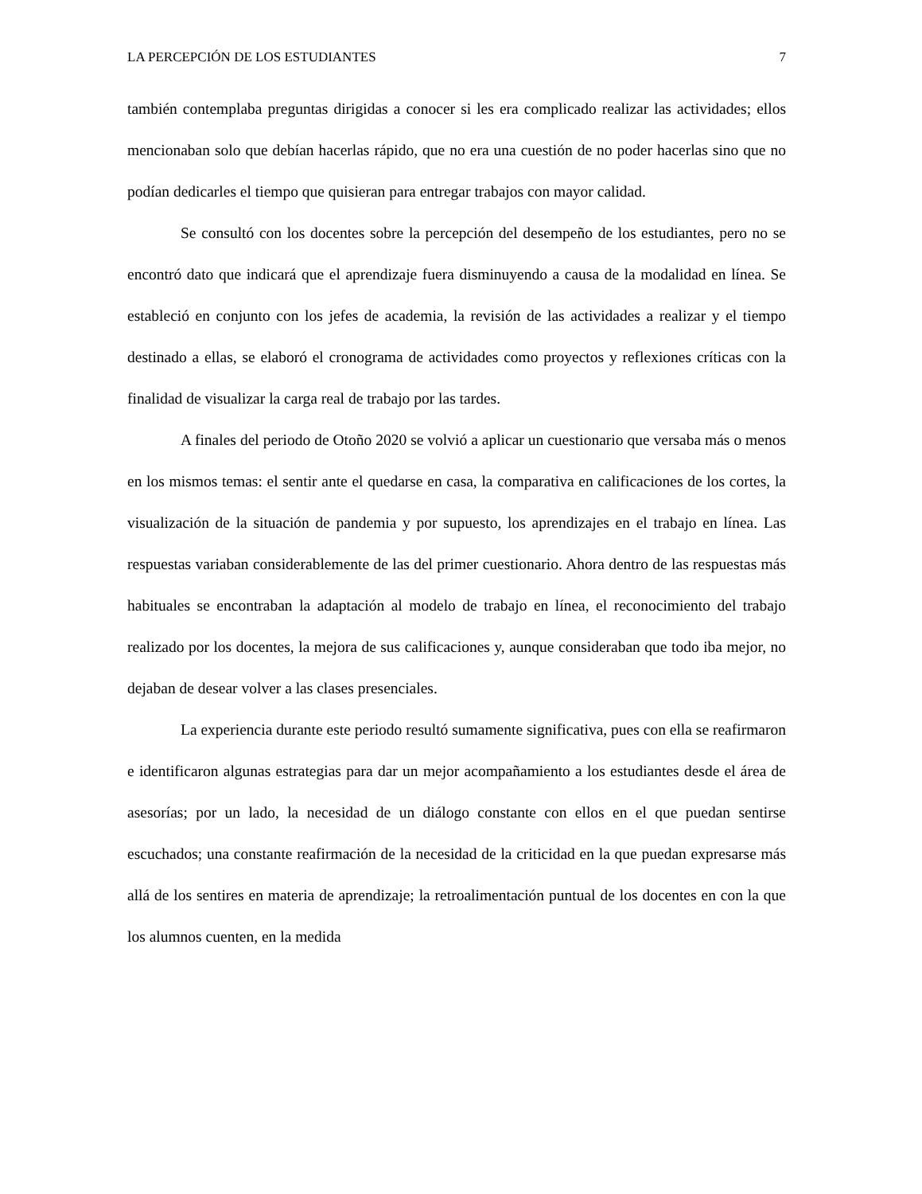LA PERCEPCIÓN DE LOS ESTUDIANTES 7
también contemplaba preguntas dirigidas a conocer si les era complicado realizar las actividades; ellos mencionaban solo que debían hacerlas rápido, que no era una cuestión de no poder hacerlas sino que no podían dedicarles el tiempo que quisieran para entregar trabajos con mayor calidad.
Se consultó con los docentes sobre la percepción del desempeño de los estudiantes, pero no se encontró dato que indicará que el aprendizaje fuera disminuyendo a causa de la modalidad en línea. Se estableció en conjunto con los jefes de academia, la revisión de las actividades a realizar y el tiempo destinado a ellas, se elaboró el cronograma de actividades como proyectos y reflexiones críticas con la finalidad de visualizar la carga real de trabajo por las tardes.
A finales del periodo de Otoño 2020 se volvió a aplicar un cuestionario que versaba más o menos en los mismos temas: el sentir ante el quedarse en casa, la comparativa en calificaciones de los cortes, la visualización de la situación de pandemia y por supuesto, los aprendizajes en el trabajo en línea. Las respuestas variaban considerablemente de las del primer cuestionario. Ahora dentro de las respuestas más habituales se encontraban la adaptación al modelo de trabajo en línea, el reconocimiento del trabajo realizado por los docentes, la mejora de sus calificaciones y, aunque consideraban que todo iba mejor, no dejaban de desear volver a las clases presenciales.
La experiencia durante este periodo resultó sumamente significativa, pues con ella se reafirmaron e identificaron algunas estrategias para dar un mejor acompañamiento a los estudiantes desde el área de asesorías; por un lado, la necesidad de un diálogo constante con ellos en el que puedan sentirse escuchados; una constante reafirmación de la necesidad de la criticidad en la que puedan expresarse más allá de los sentires en materia de aprendizaje; la retroalimentación puntual de los docentes en con la que los alumnos cuenten, en la medida